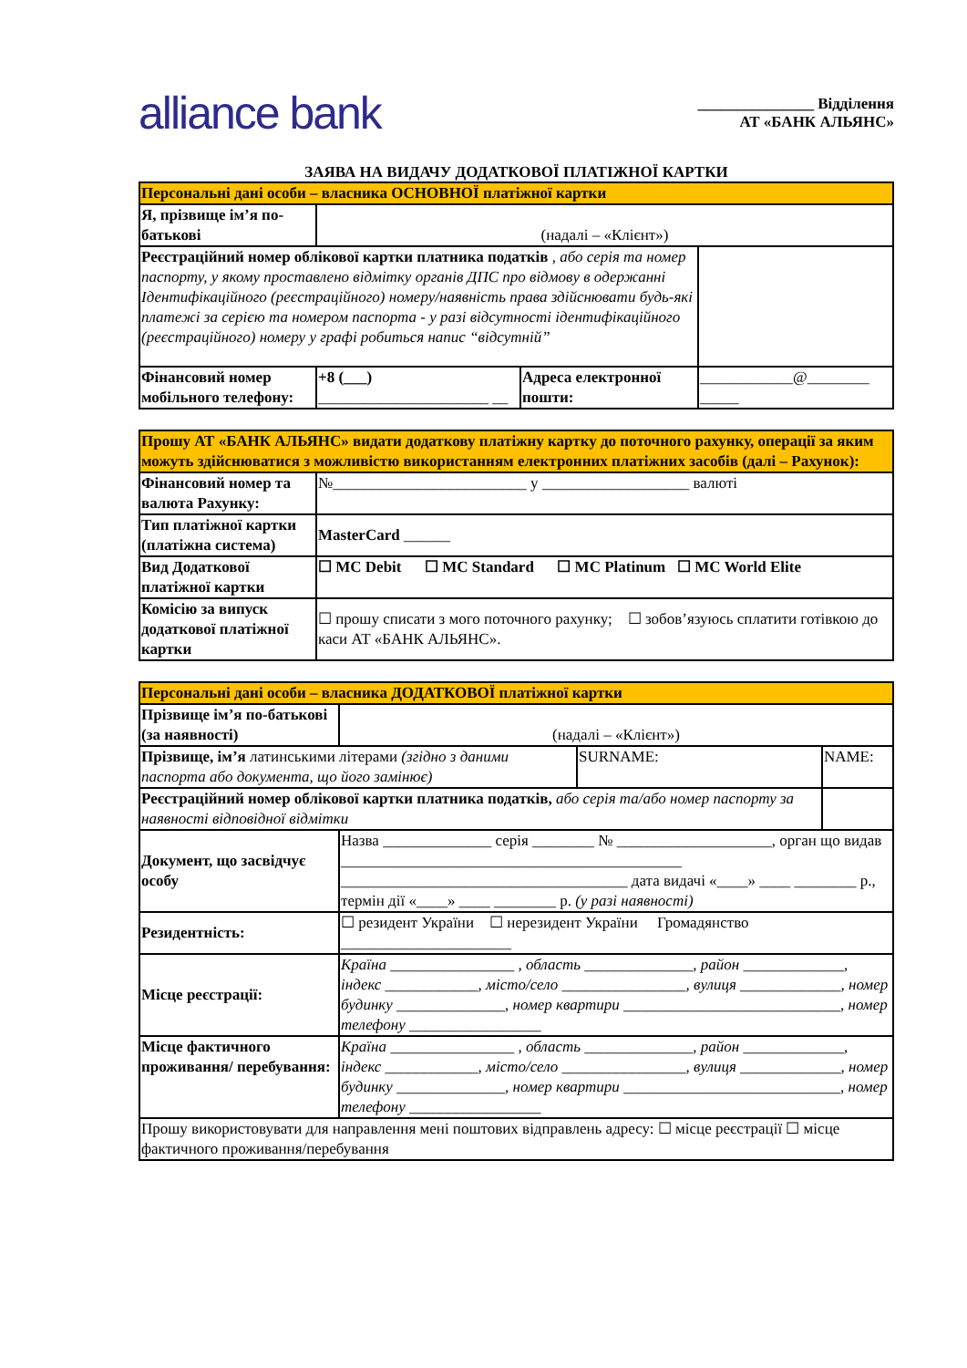alliance bank
_______________ Відділення
АТ «БАНК АЛЬЯНС»
ЗАЯВА НА ВИДАЧУ ДОДАТКОВОЇ ПЛАТІЖНОЇ КАРТКИ
| Персональні дані особи – власника ОСНОВНОЇ платіжної картки | | | |
| Я, прізвище ім’я по-батькові | (надалі – «Клієнт») | | |
| Реєстраційний номер облікової картки платника податків , або серія та номер паспорту, у якому проставлено відмітку органів ДПС про відмову в одержанні Ідентифікаційного (реєстраційного) номеру/наявність права здійснювати будь-які платежі за серією та номером паспорта - у разі відсутності ідентифікаційного (реєстраційного) номеру у графі робиться напис “відсутній” | | | |
| Фінансовий номер мобільного телефону: | +8 (___) ______________________ __ | Адреса електронної пошти: | ____________@________ _____ |
| Прошу АТ «БАНК АЛЬЯНС» видати додаткову платіжну картку до поточного рахунку, операції за яким можуть здійснюватися з можливістю використанням електронних платіжних засобів (далі – Рахунок): | |
| Фінансовий номер та валюта Рахунку: | №_________________________ у ___________________ валюті |
| Тип платіжної картки (платіжна система) | MasterCard ______ |
| Вид Додаткової платіжної картки | ☐ MC Debit ☐ MC Standard ☐ MC Platinum ☐ MC World Elite |
| Комісію за випуск додаткової платіжної картки | ☐ прошу списати з мого поточного рахунку; ☐ зобов’язуюсь сплатити готівкою до каси АТ «БАНК АЛЬЯНС». |
| Персональні дані особи – власника ДОДАТКОВОЇ платіжної картки | | | |
| Прізвище ім’я по-батькові (за наявності) | (надалі – «Клієнт») | | |
| Прізвище, ім’я латинськими літерами (згідно з даними паспорта або документа, що його замінює) | | SURNAME: | NAME: |
| Реєстраційний номер облікової картки платника податків, або серія та/або номер паспорту за наявності відповідної відмітки | | | |
| Документ, що засвідчує особу | Назва ______________ серія ________ № ____________________, орган що видав ____________________________________________ _____________________________________ дата видачі «____» ____ ________ р., термін дії «____» ____ ________ р. (у разі наявності) | | |
| Резидентність: | ☐ резидент України ☐ нерезидент України Громадянство ______________________ | | |
| Місце реєстрації: | Країна ________________ , область ______________, район _____________, індекс ____________, місто/село ________________, вулиця _____________, номер будинку ______________, номер квартири ____________________________, номер телефону _________________ | | |
| Місце фактичного проживання/ перебування: | Країна ________________ , область ______________, район _____________, індекс ____________, місто/село ________________, вулиця _____________, номер будинку ______________, номер квартири ____________________________, номер телефону _________________ | | |
| Прошу використовувати для направлення мені поштових відправлень адресу: ☐ місце реєстрації ☐ місце фактичного проживання/перебування | | | |